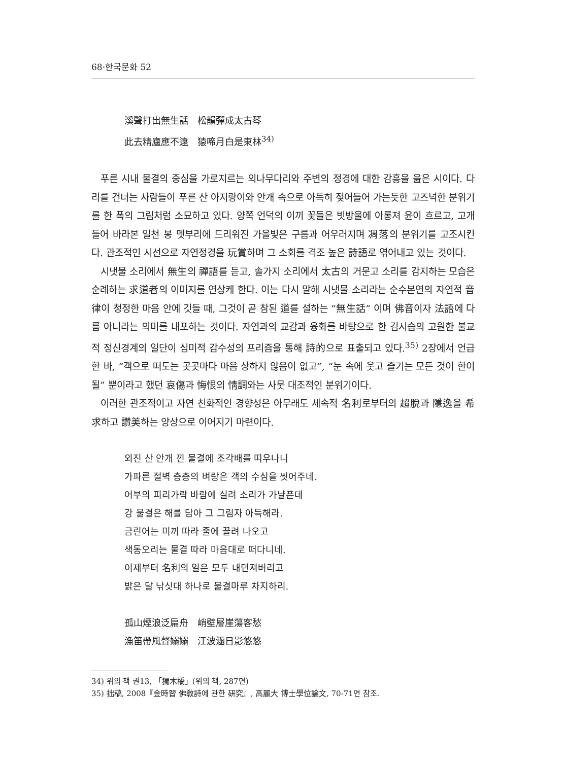68·한국문화 52
溪聲打出無生話　松韻彈成太古琴
此去精廬應不遠　猿啼月白是東林<sup>34)</sup>
푸른 시내 물결의 중심을 가로지르는 외나무다리와 주변의 정경에 대한 감흥을 읊은 시이다. 다리를 건너는 사람들이 푸른 산 아지랑이와 안개 속으로 아득히 젖어들어 가는듯한 고즈넉한 분위기를 한 폭의 그림처럼 소묘하고 있다. 양쪽 언덕의 이끼 꽃들은 빗방울에 아롱져 윤이 흐르고, 고개 들어 바라본 일천 봉 멧부리에 드리워진 가을빛은 구름과 어우러지며 凋落의 분위기를 고조시킨다. 관조적인 시선으로 자연정경을 玩賞하며 그 소회를 격조 높은 詩語로 엮어내고 있는 것이다.
시냇물 소리에서 無生의 禪語를 듣고, 솔가지 소리에서 太古의 거문고 소리를 감지하는 모습은 순례하는 求道者의 이미지를 연상케 한다. 이는 다시 말해 시냇물 소리라는 순수본연의 자연적 音律이 청정한 마음 안에 깃들 때, 그것이 곧 참된 道를 설하는 “無生話” 이며 佛音이자 法語에 다름 아니라는 의미를 내포하는 것이다. 자연과의 교감과 융화를 바탕으로 한 김시습의 고원한 불교적 정신경계의 일단이 심미적 감수성의 프리즘을 통해 詩的으로 표출되고 있다.<sup>35)</sup> 2장에서 언급한 바, “객으로 떠도는 곳곳마다 마음 상하지 않음이 없고”, “눈 속에 웃고 즐기는 모든 것이 한이 될” 뿐이라고 했던 哀傷과 悔恨의 情調와는 사뭇 대조적인 분위기이다.
이러한 관조적이고 자연 친화적인 경향성은 아무래도 세속적 名利로부터의 超脫과 隱逸을 希求하고 讚美하는 양상으로 이어지기 마련이다.
외진 산 안개 낀 물결에 조각배를 띠우나니
가파른 절벽 층층의 벼랑은 객의 수심을 씻어주네.
어부의 피리가락 바람에 실려 소리가 가냘픈데
강 물결은 해를 담아 그 그림자 아득해라.
금린어는 미끼 따라 줄에 끌려 나오고
색동오리는 물결 따라 마음대로 떠다니네.
이제부터 名利의 일은 모두 내던져버리고
밝은 달 낚싯대 하나로 물결마루 차지하리.
孤山煙浪泛扁舟　峭壁層崖蕩客愁
漁笛帶風聲嫋嫋　江波涵日影悠悠
34) 위의 책 권13, 「獨木橋」(위의 책, 287면)
35) 拙稿, 2008『金時習 佛敎詩에 관한 硏究』, 高麗大 博士學位論文, 70-71면 참조.